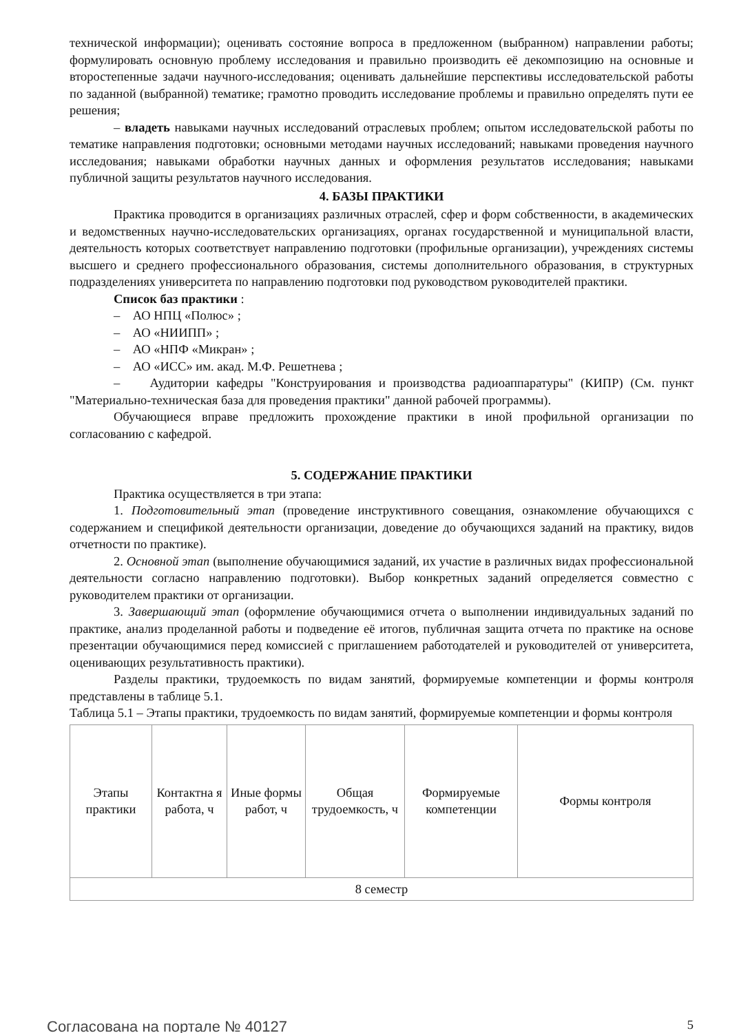технической информации); оценивать состояние вопроса в предложенном (выбранном) направлении работы; формулировать основную проблему исследования и правильно производить её декомпозицию на основные и второстепенные задачи научного-исследования; оценивать дальнейшие перспективы исследовательской работы по заданной (выбранной) тематике; грамотно проводить исследование проблемы и правильно определять пути ее решения;
– владеть навыками научных исследований отраслевых проблем; опытом исследовательской работы по тематике направления подготовки; основными методами научных исследований; навыками проведения научного исследования; навыками обработки научных данных и оформления результатов исследования; навыками публичной защиты результатов научного исследования.
4. БАЗЫ ПРАКТИКИ
Практика проводится в организациях различных отраслей, сфер и форм собственности, в академических и ведомственных научно-исследовательских организациях, органах государственной и муниципальной власти, деятельность которых соответствует направлению подготовки (профильные организации), учреждениях системы высшего и среднего профессионального образования, системы дополнительного образования, в структурных подразделениях университета по направлению подготовки под руководством руководителей практики.
Список баз практики :
– АО НПЦ «Полюс» ;
– АО «НИИПП» ;
– АО «НПФ «Микран» ;
– АО «ИСС» им. акад. М.Ф. Решетнева ;
– Аудитории кафедры "Конструирования и производства радиоаппаратуры" (КИПР) (См. пункт "Материально-техническая база для проведения практики" данной рабочей программы).
Обучающиеся вправе предложить прохождение практики в иной профильной организации по согласованию с кафедрой.
5. СОДЕРЖАНИЕ ПРАКТИКИ
Практика осуществляется в три этапа:
1. Подготовительный этап (проведение инструктивного совещания, ознакомление обучающихся с содержанием и спецификой деятельности организации, доведение до обучающихся заданий на практику, видов отчетности по практике).
2. Основной этап (выполнение обучающимися заданий, их участие в различных видах профессиональной деятельности согласно направлению подготовки). Выбор конкретных заданий определяется совместно с руководителем практики от организации.
3. Завершающий этап (оформление обучающимися отчета о выполнении индивидуальных заданий по практике, анализ проделанной работы и подведение её итогов, публичная защита отчета по практике на основе презентации обучающимися перед комиссией с приглашением работодателей и руководителей от университета, оценивающих результативность практики).
Разделы практики, трудоемкость по видам занятий, формируемые компетенции и формы контроля представлены в таблице 5.1.
Таблица 5.1 – Этапы практики, трудоемкость по видам занятий, формируемые компетенции и формы контроля
| Этапы практики | Контактна я работа, ч | Иные формы работ, ч | Общая трудоемкость, ч | Формируемые компетенции | Формы контроля |
| --- | --- | --- | --- | --- | --- |
| 8 семестр | | | | | |
Согласована на портале № 40127 5